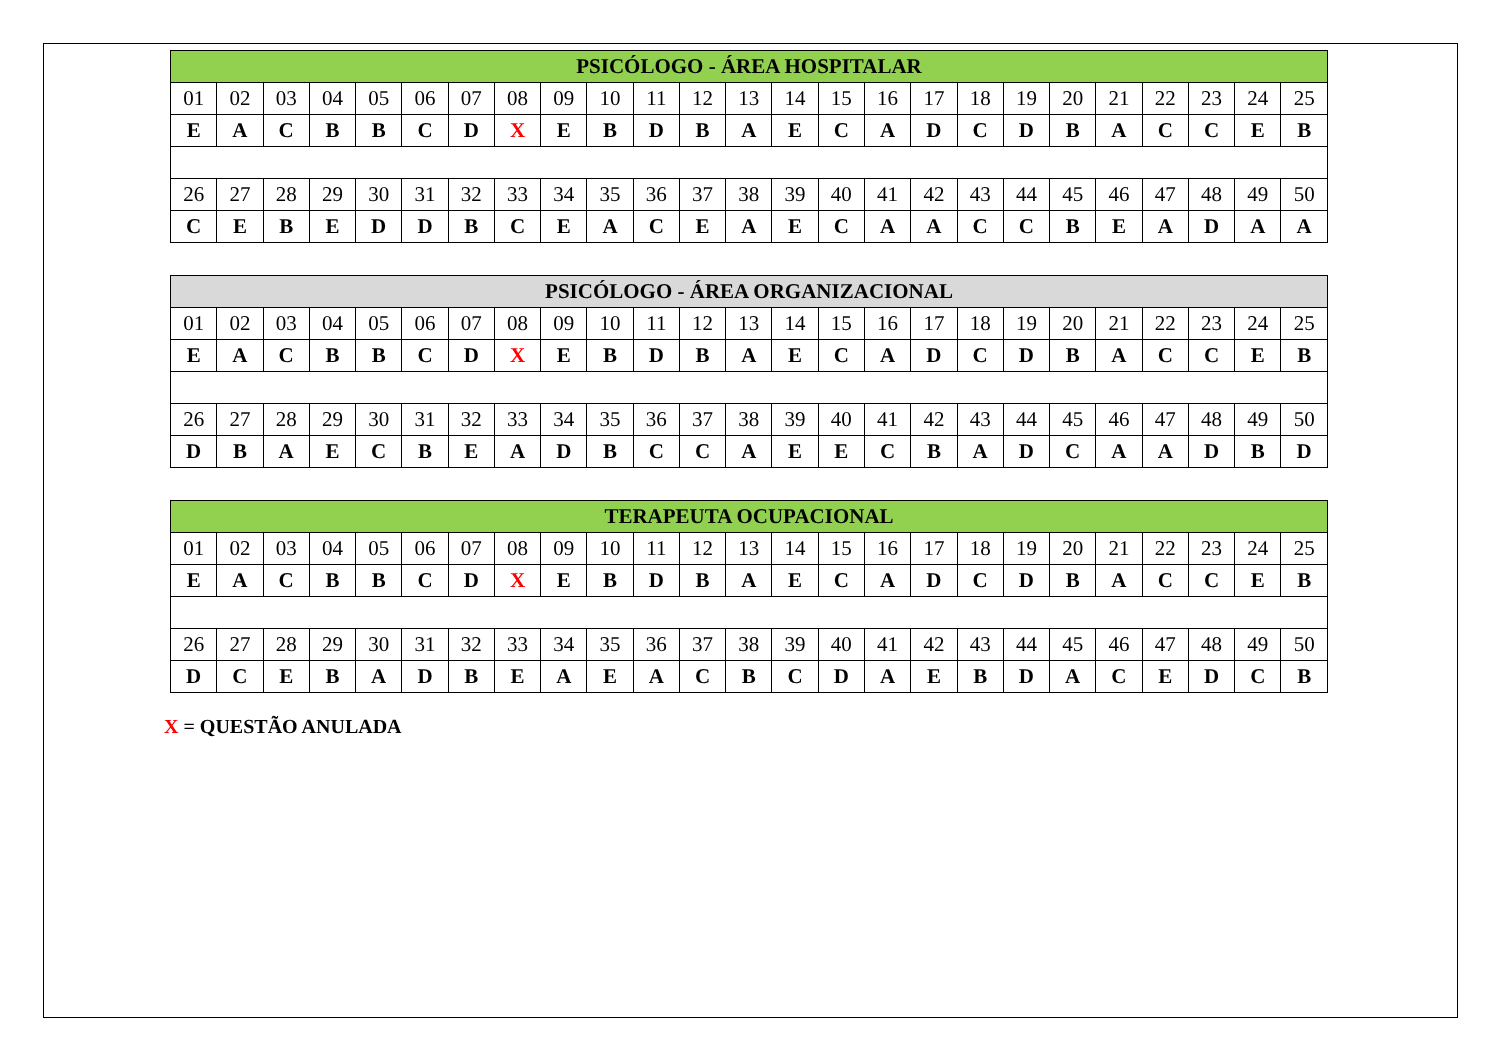| PSICÓLOGO - ÁREA HOSPITALAR | | | | | | | | | | | | | | | | | | | | | | | | |
| --- | --- | --- | --- | --- | --- | --- | --- | --- | --- | --- | --- | --- | --- | --- | --- | --- | --- | --- | --- | --- | --- | --- | --- | --- |
| 01 | 02 | 03 | 04 | 05 | 06 | 07 | 08 | 09 | 10 | 11 | 12 | 13 | 14 | 15 | 16 | 17 | 18 | 19 | 20 | 21 | 22 | 23 | 24 | 25 |
| E | A | C | B | B | C | D | X | E | B | D | B | A | E | C | A | D | C | D | B | A | C | C | E | B |
| 26 | 27 | 28 | 29 | 30 | 31 | 32 | 33 | 34 | 35 | 36 | 37 | 38 | 39 | 40 | 41 | 42 | 43 | 44 | 45 | 46 | 47 | 48 | 49 | 50 |
| C | E | B | E | D | D | B | C | E | A | C | E | A | E | C | A | A | C | C | B | E | A | D | A | A |
| PSICÓLOGO - ÁREA ORGANIZACIONAL | | | | | | | | | | | | | | | | | | | | | | | | |
| --- | --- | --- | --- | --- | --- | --- | --- | --- | --- | --- | --- | --- | --- | --- | --- | --- | --- | --- | --- | --- | --- | --- | --- | --- |
| 01 | 02 | 03 | 04 | 05 | 06 | 07 | 08 | 09 | 10 | 11 | 12 | 13 | 14 | 15 | 16 | 17 | 18 | 19 | 20 | 21 | 22 | 23 | 24 | 25 |
| E | A | C | B | B | C | D | X | E | B | D | B | A | E | C | A | D | C | D | B | A | C | C | E | B |
| 26 | 27 | 28 | 29 | 30 | 31 | 32 | 33 | 34 | 35 | 36 | 37 | 38 | 39 | 40 | 41 | 42 | 43 | 44 | 45 | 46 | 47 | 48 | 49 | 50 |
| D | B | A | E | C | B | E | A | D | B | C | C | A | E | E | C | B | A | D | C | A | A | D | B | D |
| TERAPEUTA OCUPACIONAL | | | | | | | | | | | | | | | | | | | | | | | | |
| --- | --- | --- | --- | --- | --- | --- | --- | --- | --- | --- | --- | --- | --- | --- | --- | --- | --- | --- | --- | --- | --- | --- | --- | --- |
| 01 | 02 | 03 | 04 | 05 | 06 | 07 | 08 | 09 | 10 | 11 | 12 | 13 | 14 | 15 | 16 | 17 | 18 | 19 | 20 | 21 | 22 | 23 | 24 | 25 |
| E | A | C | B | B | C | D | X | E | B | D | B | A | E | C | A | D | C | D | B | A | C | C | E | B |
| 26 | 27 | 28 | 29 | 30 | 31 | 32 | 33 | 34 | 35 | 36 | 37 | 38 | 39 | 40 | 41 | 42 | 43 | 44 | 45 | 46 | 47 | 48 | 49 | 50 |
| D | C | E | B | A | D | B | E | A | E | A | C | B | C | D | A | E | B | D | A | C | E | D | C | B |
X = QUESTÃO ANULADA